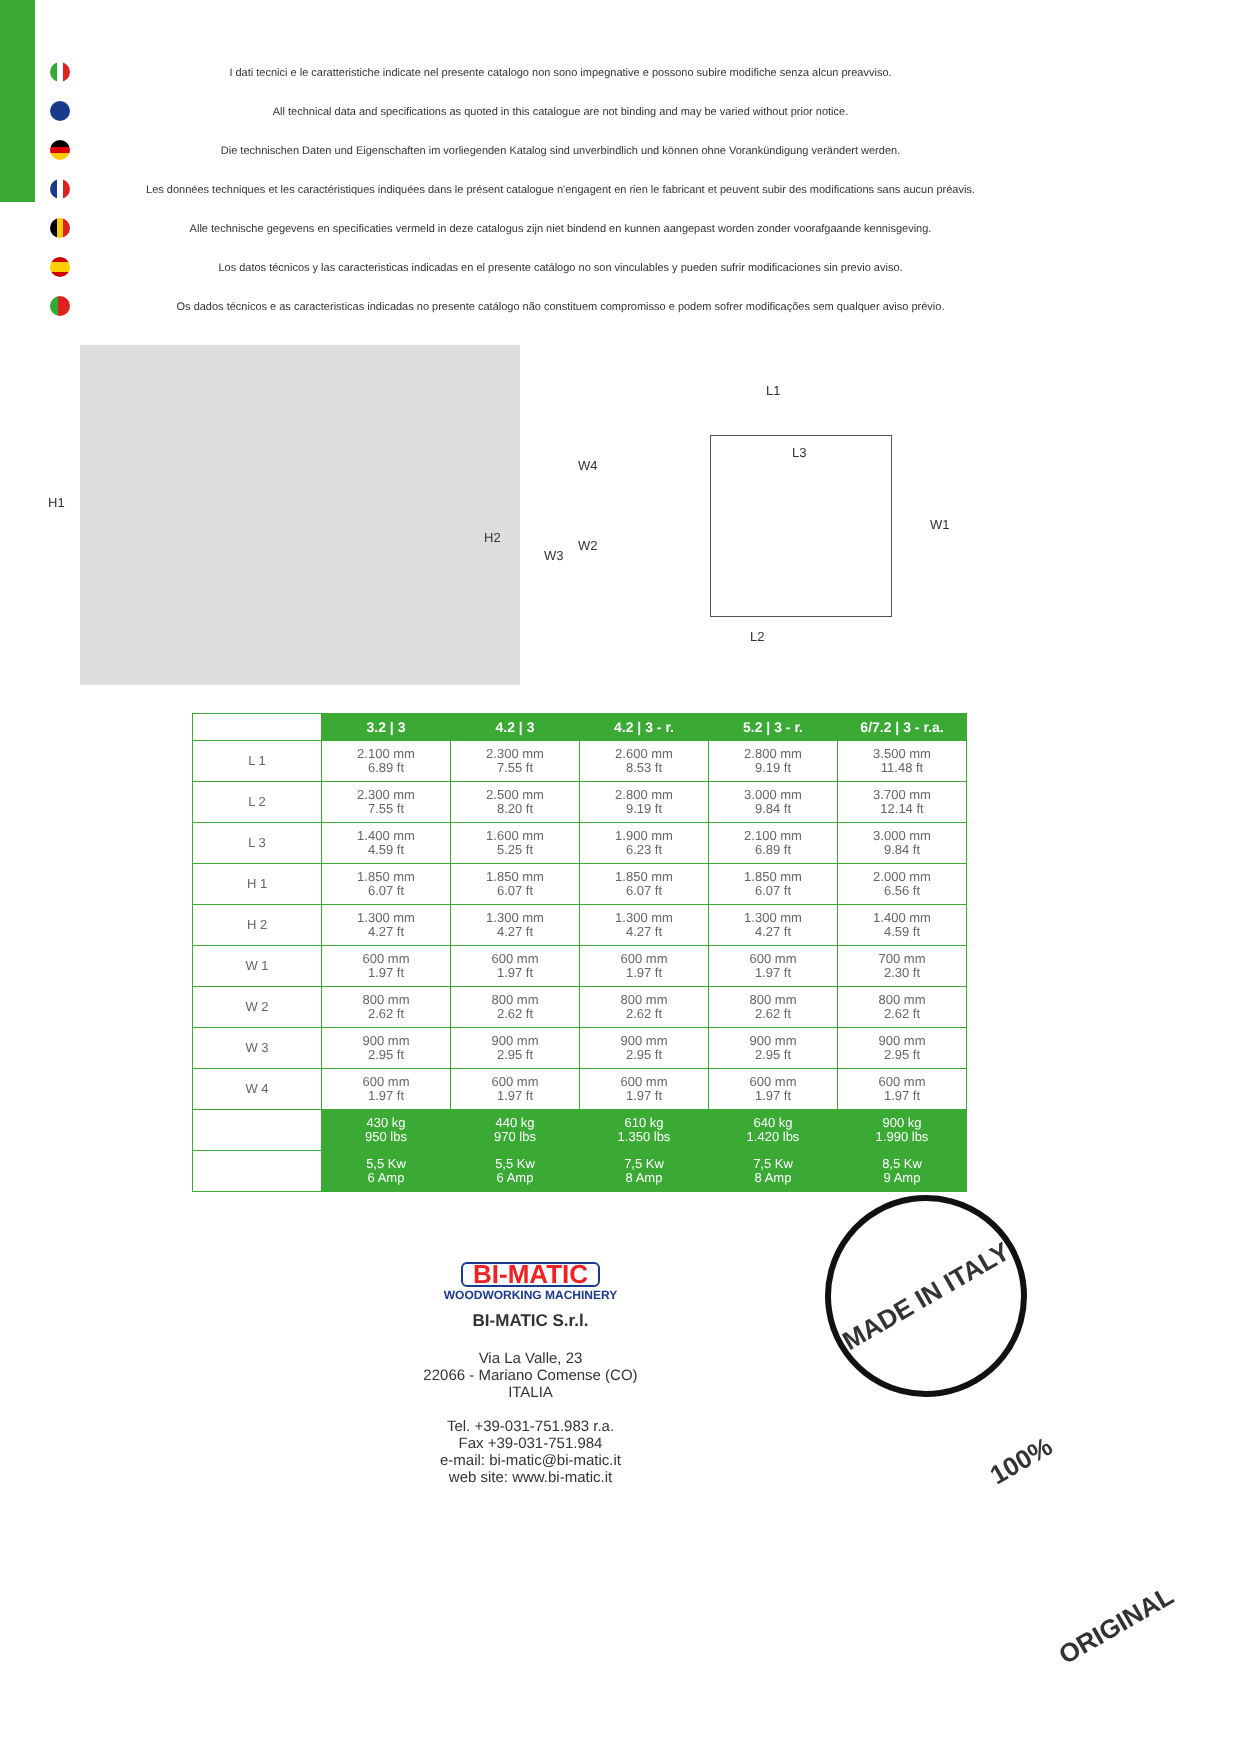I dati tecnici e le caratteristiche indicate nel presente catalogo non sono impegnative e possono subire modifiche senza alcun preavviso.
All technical data and specifications as quoted in this catalogue are not binding and may be varied without prior notice.
Die technischen Daten und Eigenschaften im vorliegenden Katalog sind unverbindlich und können ohne Vorankündigung verändert werden.
Les données techniques et les caractéristiques indiquées dans le présent catalogue n'engagent en rien le fabricant et peuvent subir des modifications sans aucun préavis.
Alle technische gegevens en specificaties vermeld in deze catalogus zijn niet bindend en kunnen aangepast worden zonder voorafgaande kennisgeving.
Los datos técnicos y las caracteristicas indicadas en el presente catálogo no son vinculables y pueden sufrir modificaciones sin previo aviso.
Os dados técnicos e as caracteristicas indicadas no presente catálogo não constituem compromisso e podem sofrer modificações sem qualquer aviso prévio.
H1
H2
L1
L3
W4
W2
W3
W1
L2
| | 3.2 / 3 | 4.2 / 3 | 4.2 / 3 - r. | 5.2 / 3 - r. | 6/7.2 / 3 - r.a. |
| --- | --- | --- | --- | --- | --- |
| L 1 | 2.100 mm 6.89 ft | 2.300 mm 7.55 ft | 2.600 mm 8.53 ft | 2.800 mm 9.19 ft | 3.500 mm 11.48 ft |
| L 2 | 2.300 mm 7.55 ft | 2.500 mm 8.20 ft | 2.800 mm 9.19 ft | 3.000 mm 9.84 ft | 3.700 mm 12.14 ft |
| L 3 | 1.400 mm 4.59 ft | 1.600 mm 5.25 ft | 1.900 mm 6.23 ft | 2.100 mm 6.89 ft | 3.000 mm 9.84 ft |
| H 1 | 1.850 mm 6.07 ft | 1.850 mm 6.07 ft | 1.850 mm 6.07 ft | 1.850 mm 6.07 ft | 2.000 mm 6.56 ft |
| H 2 | 1.300 mm 4.27 ft | 1.300 mm 4.27 ft | 1.300 mm 4.27 ft | 1.300 mm 4.27 ft | 1.400 mm 4.59 ft |
| W 1 | 600 mm 1.97 ft | 600 mm 1.97 ft | 600 mm 1.97 ft | 600 mm 1.97 ft | 700 mm 2.30 ft |
| W 2 | 800 mm 2.62 ft | 800 mm 2.62 ft | 800 mm 2.62 ft | 800 mm 2.62 ft | 800 mm 2.62 ft |
| W 3 | 900 mm 2.95 ft | 900 mm 2.95 ft | 900 mm 2.95 ft | 900 mm 2.95 ft | 900 mm 2.95 ft |
| W 4 | 600 mm 1.97 ft | 600 mm 1.97 ft | 600 mm 1.97 ft | 600 mm 1.97 ft | 600 mm 1.97 ft |
| | 430 kg 950 lbs | 440 kg 970 lbs | 610 kg 1.350 lbs | 640 kg 1.420 lbs | 900 kg 1.990 lbs |
| | 5,5 Kw 6 Amp | 5,5 Kw 6 Amp | 7,5 Kw 8 Amp | 7,5 Kw 8 Amp | 8,5 Kw 9 Amp |
BI-MATIC
WOODWORKING MACHINERY
BI-MATIC S.r.l.
Via La Valle, 23
22066 - Mariano Comense (CO)
ITALIA
Tel. +39-031-751.983 r.a.
Fax +39-031-751.984
e-mail: bi-matic@bi-matic.it
web site: www.bi-matic.it
MADE IN ITALY 100% ORIGINAL